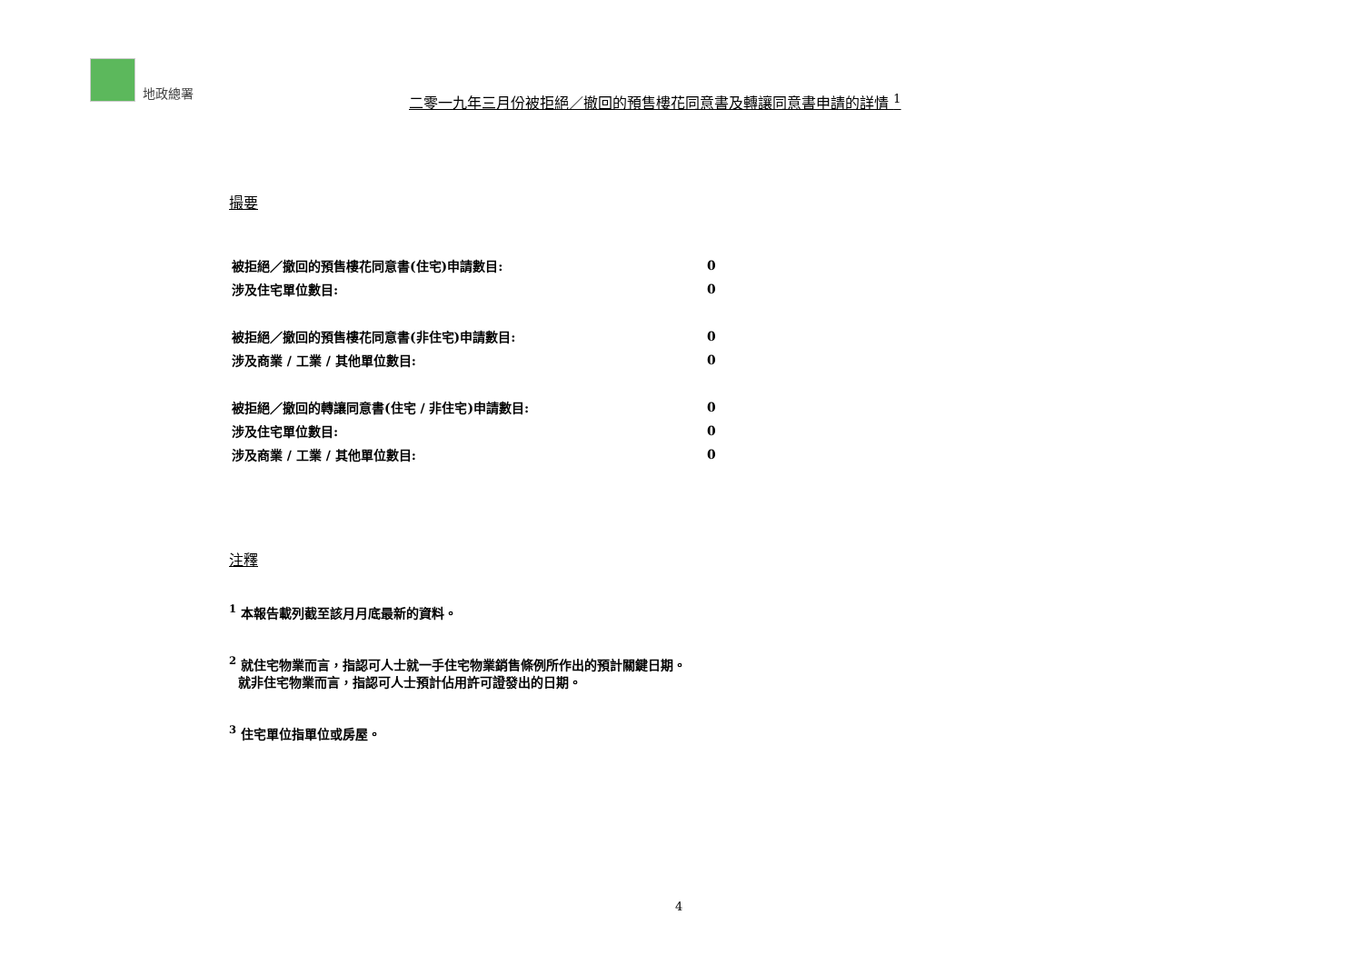地政總署
二零一九年三月份被拒絕／撤回的預售樓花同意書及轉讓同意書申請的詳情 <sup>1</sup>
撮要
| 被拒絕／撤回的預售樓花同意書(住宅)申請數目: | 0 |
| 涉及住宅單位數目: | 0 |
| 被拒絕／撤回的預售樓花同意書(非住宅)申請數目: | 0 |
| 涉及商業 / 工業 / 其他單位數目: | 0 |
| 被拒絕／撤回的轉讓同意書(住宅 / 非住宅)申請數目: | 0 |
| 涉及住宅單位數目: | 0 |
| 涉及商業 / 工業 / 其他單位數目: | 0 |
注釋
<sup>1</sup> 本報告載列截至該月月底最新的資料。
<sup>2</sup> 就住宅物業而言，指認可人士就一手住宅物業銷售條例所作出的預計關鍵日期。
就非住宅物業而言，指認可人士預計佔用許可證發出的日期。
<sup>3</sup> 住宅單位指單位或房屋。
4